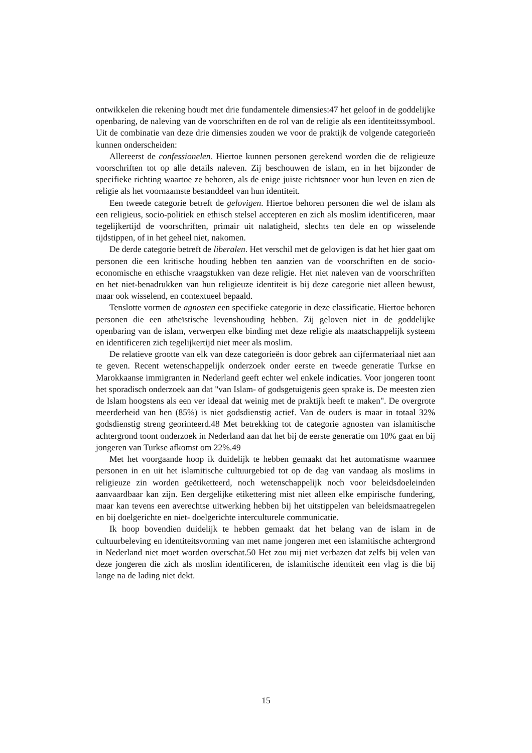ontwikkelen die rekening houdt met drie fundamentele dimensies:47 het geloof in de goddelijke openbaring, de naleving van de voorschriften en de rol van de religie als een identiteitssymbool. Uit de combinatie van deze drie dimensies zouden we voor de praktijk de volgende categorieën kunnen onderscheiden:
Allereerst de confessionelen. Hiertoe kunnen personen gerekend worden die de religieuze voorschriften tot op alle details naleven. Zij beschouwen de islam, en in het bijzonder de specifieke richting waartoe ze behoren, als de enige juiste richtsnoer voor hun leven en zien de religie als het voornaamste bestanddeel van hun identiteit.
Een tweede categorie betreft de gelovigen. Hiertoe behoren personen die wel de islam als een religieus, socio-politiek en ethisch stelsel accepteren en zich als moslim identificeren, maar tegelijkertijd de voorschriften, primair uit nalatigheid, slechts ten dele en op wisselende tijdstippen, of in het geheel niet, nakomen.
De derde categorie betreft de liberalen. Het verschil met de gelovigen is dat het hier gaat om personen die een kritische houding hebben ten aanzien van de voorschriften en de socio-economische en ethische vraagstukken van deze religie. Het niet naleven van de voorschriften en het niet-benadrukken van hun religieuze identiteit is bij deze categorie niet alleen bewust, maar ook wisselend, en contextueel bepaald.
Tenslotte vormen de agnosten een specifieke categorie in deze classificatie. Hiertoe behoren personen die een atheïstische levenshouding hebben. Zij geloven niet in de goddelijke openbaring van de islam, verwerpen elke binding met deze religie als maatschappelijk systeem en identificeren zich tegelijkertijd niet meer als moslim.
De relatieve grootte van elk van deze categorieën is door gebrek aan cijfermateriaal niet aan te geven. Recent wetenschappelijk onderzoek onder eerste en tweede generatie Turkse en Marokkaanse immigranten in Nederland geeft echter wel enkele indicaties. Voor jongeren toont het sporadisch onderzoek aan dat "van Islam- of godsgetuigenis geen sprake is. De meesten zien de Islam hoogstens als een ver ideaal dat weinig met de praktijk heeft te maken". De overgrote meerderheid van hen (85%) is niet godsdienstig actief. Van de ouders is maar in totaal 32% godsdienstig streng georinteerd.48 Met betrekking tot de categorie agnosten van islamitische achtergrond toont onderzoek in Nederland aan dat het bij de eerste generatie om 10% gaat en bij jongeren van Turkse afkomst om 22%.49
Met het voorgaande hoop ik duidelijk te hebben gemaakt dat het automatisme waarmee personen in en uit het islamitische cultuurgebied tot op de dag van vandaag als moslims in religieuze zin worden geëtiketteerd, noch wetenschappelijk noch voor beleidsdoeleinden aanvaardbaar kan zijn. Een dergelijke etikettering mist niet alleen elke empirische fundering, maar kan tevens een averechtse uitwerking hebben bij het uitstippelen van beleidsmaatregelen en bij doelgerichte en niet- doelgerichte interculturele communicatie.
Ik hoop bovendien duidelijk te hebben gemaakt dat het belang van de islam in de cultuurbeleving en identiteitsvorming van met name jongeren met een islamitische achtergrond in Nederland niet moet worden overschat.50 Het zou mij niet verbazen dat zelfs bij velen van deze jongeren die zich als moslim identificeren, de islamitische identiteit een vlag is die bij lange na de lading niet dekt.
15